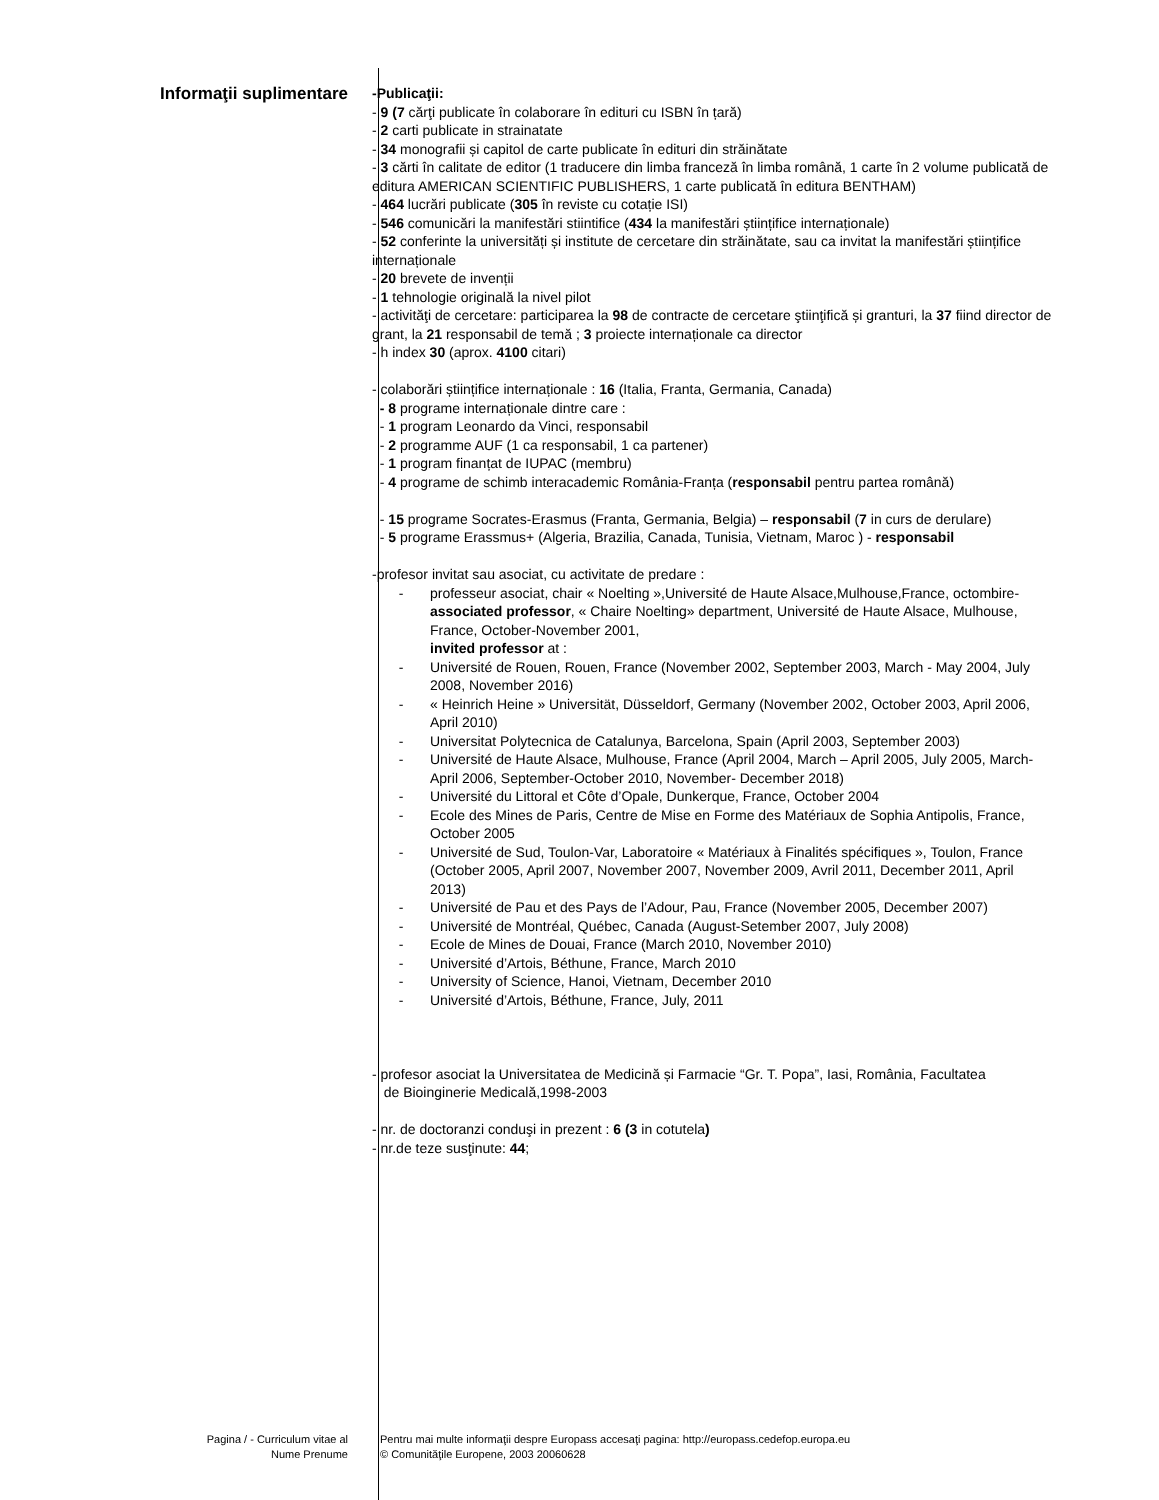Informaţii suplimentare
-Publicaţii:
- 9 (7 cărţi publicate în colaborare în edituri cu ISBN în țară)
- 2 carti publicate in strainatate
- 34 monografii și capitol de carte publicate în edituri din străinătate
- 3 cărti în calitate de editor (1 traducere din limba franceză în limba română, 1 carte în 2 volume publicată de editura AMERICAN SCIENTIFIC PUBLISHERS, 1 carte publicată în editura BENTHAM)
- 464 lucrări publicate (305 în reviste cu cotație ISI)
- 546 comunicări la manifestări stiintifice (434 la manifestări științifice internaționale)
- 52 conferinte la universități și institute de cercetare din străinătate, sau ca invitat la manifestări științifice internaționale
- 20 brevete de invenții
- 1 tehnologie originală la nivel pilot
- activităţi de cercetare: participarea la 98 de contracte de cercetare ştiinţifică și granturi, la 37 fiind director de grant, la 21 responsabil de temă ; 3 proiecte internaționale ca director
- h index 30 (aprox. 4100 citari)
- colaborări științifice internaționale : 16 (Italia, Franta, Germania, Canada)
- 8 programe internaționale dintre care :
- 1 program Leonardo da Vinci, responsabil
- 2 programme AUF (1 ca responsabil, 1 ca partener)
- 1 program finanțat de IUPAC (membru)
- 4 programe de schimb interacademic România-Franța (responsabil pentru partea română)
- 15 programe Socrates-Erasmus (Franta, Germania, Belgia) – responsabil (7 in curs de derulare)
- 5 programe Erassmus+ (Algeria, Brazilia, Canada, Tunisia, Vietnam, Maroc ) - responsabil
-profesor invitat sau asociat, cu activitate de predare :
- professeur asociat, chair « Noelting »,Université de Haute Alsace,Mulhouse,France, octombire- associated professor, « Chaire Noelting» department, Université de Haute Alsace, Mulhouse, France, October-November 2001,
invited professor at :
- Université de Rouen, Rouen, France (November 2002, September 2003, March - May 2004, July 2008, November 2016)
- « Heinrich Heine » Universität, Düsseldorf, Germany (November 2002, October 2003, April 2006, April 2010)
- Universitat Polytecnica de Catalunya, Barcelona, Spain (April 2003, September 2003)
- Université de Haute Alsace, Mulhouse, France (April 2004, March – April 2005, July 2005, March-April 2006, September-October 2010, November- December 2018)
- Université du Littoral et Côte d’Opale, Dunkerque, France, October 2004
- Ecole des Mines de Paris, Centre de Mise en Forme des Matériaux de Sophia Antipolis, France, October 2005
- Université de Sud, Toulon-Var, Laboratoire « Matériaux à Finalités spécifiques », Toulon, France (October 2005, April 2007, November 2007, November 2009, Avril 2011, December 2011, April 2013)
- Université de Pau et des Pays de l’Adour, Pau, France (November 2005, December 2007)
- Université de Montréal, Québec, Canada (August-Setember 2007, July 2008)
- Ecole de Mines de Douai, France (March 2010, November 2010)
- Université d’Artois, Béthune, France, March 2010
- University of Science, Hanoi, Vietnam, December 2010
- Université d’Artois, Béthune, France, July, 2011
- profesor asociat la Universitatea de Medicină și Farmacie “Gr. T. Popa”, Iasi, România, Facultatea
de Bioinginerie Medicală,1998-2003
- nr. de doctoranzi conduşi in prezent : 6 (3 in cotutela)
- nr.de teze susţinute: 44;
Pagina / - Curriculum vitae al
Nume Prenume
Pentru mai multe informaţii despre Europass accesaţi pagina: http://europass.cedefop.europa.eu
© Comunităţile Europene, 2003 20060628